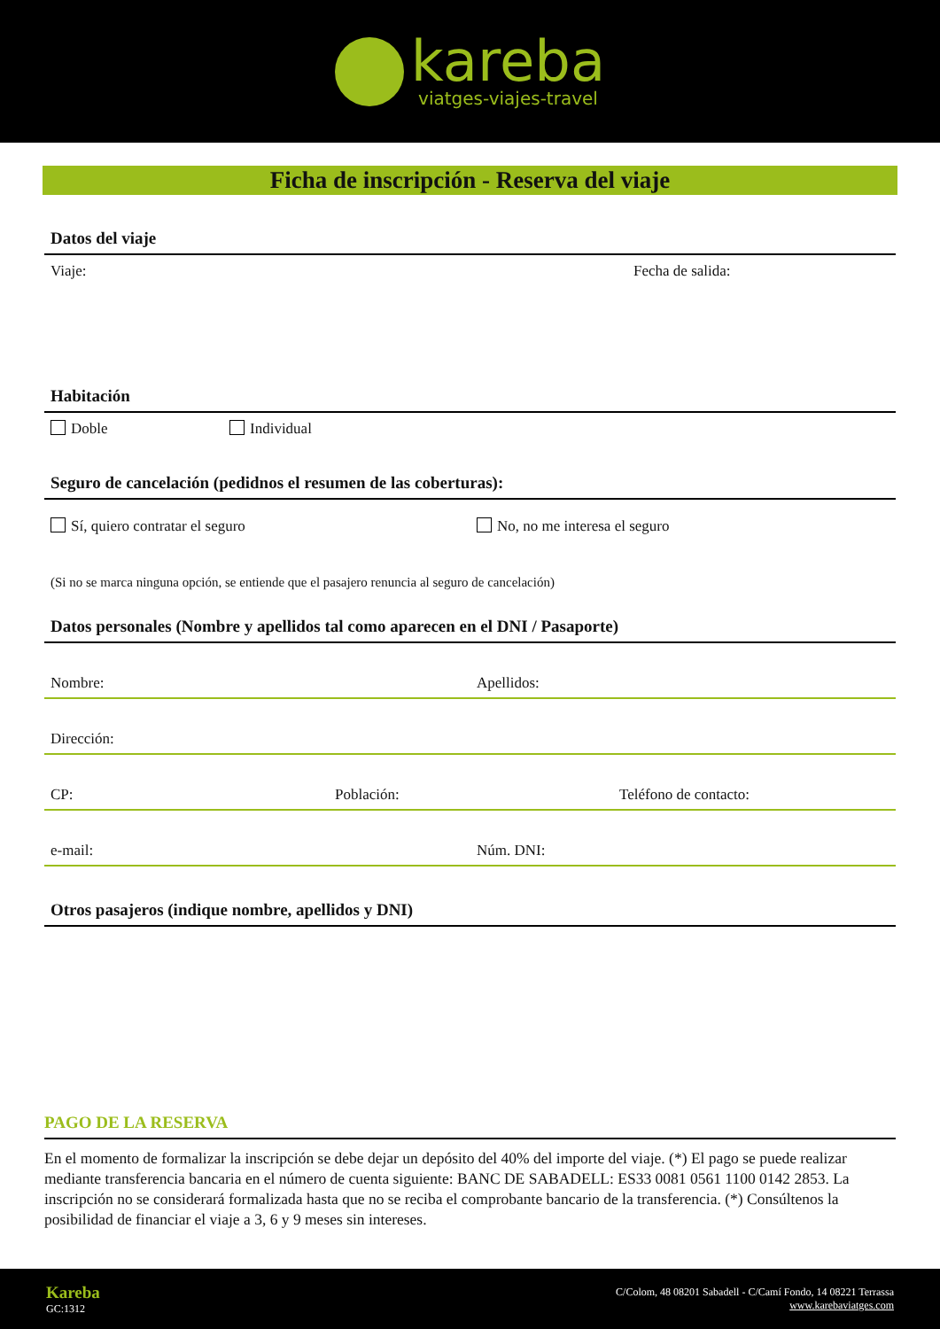kareba
viatges-viajes-travel
Ficha de inscripción - Reserva del viaje
Datos del viaje
Viaje: Fecha de salida:
Habitación
Doble Individual
Seguro de cancelación (pedidnos el resumen de las coberturas):
Sí, quiero contratar el seguro No, no me interesa el seguro
(Si no se marca ninguna opción, se entiende que el pasajero renuncia al seguro de cancelación)
Datos personales (Nombre y apellidos tal como aparecen en el DNI / Pasaporte)
Nombre: Apellidos:
Dirección:
CP: Población: Teléfono de contacto:
e-mail: Núm. DNI:
Otros pasajeros (indique nombre, apellidos y DNI)
PAGO DE LA RESERVA
En el momento de formalizar la inscripción se debe dejar un depósito del 40% del importe del viaje. (*) El pago se puede realizar mediante transferencia bancaria en el número de cuenta siguiente: BANC DE SABADELL: ES33 0081 0561 1100 0142 2853. La inscripción no se considerará formalizada hasta que no se reciba el comprobante bancario de la transferencia. (*) Consúltenos la posibilidad de financiar el viaje a 3, 6 y 9 meses sin intereses.
Kareba
GC:1312
C/Colom, 48 08201 Sabadell - C/Camí Fondo, 14 08221 Terrassa
www.karebaviatges.com